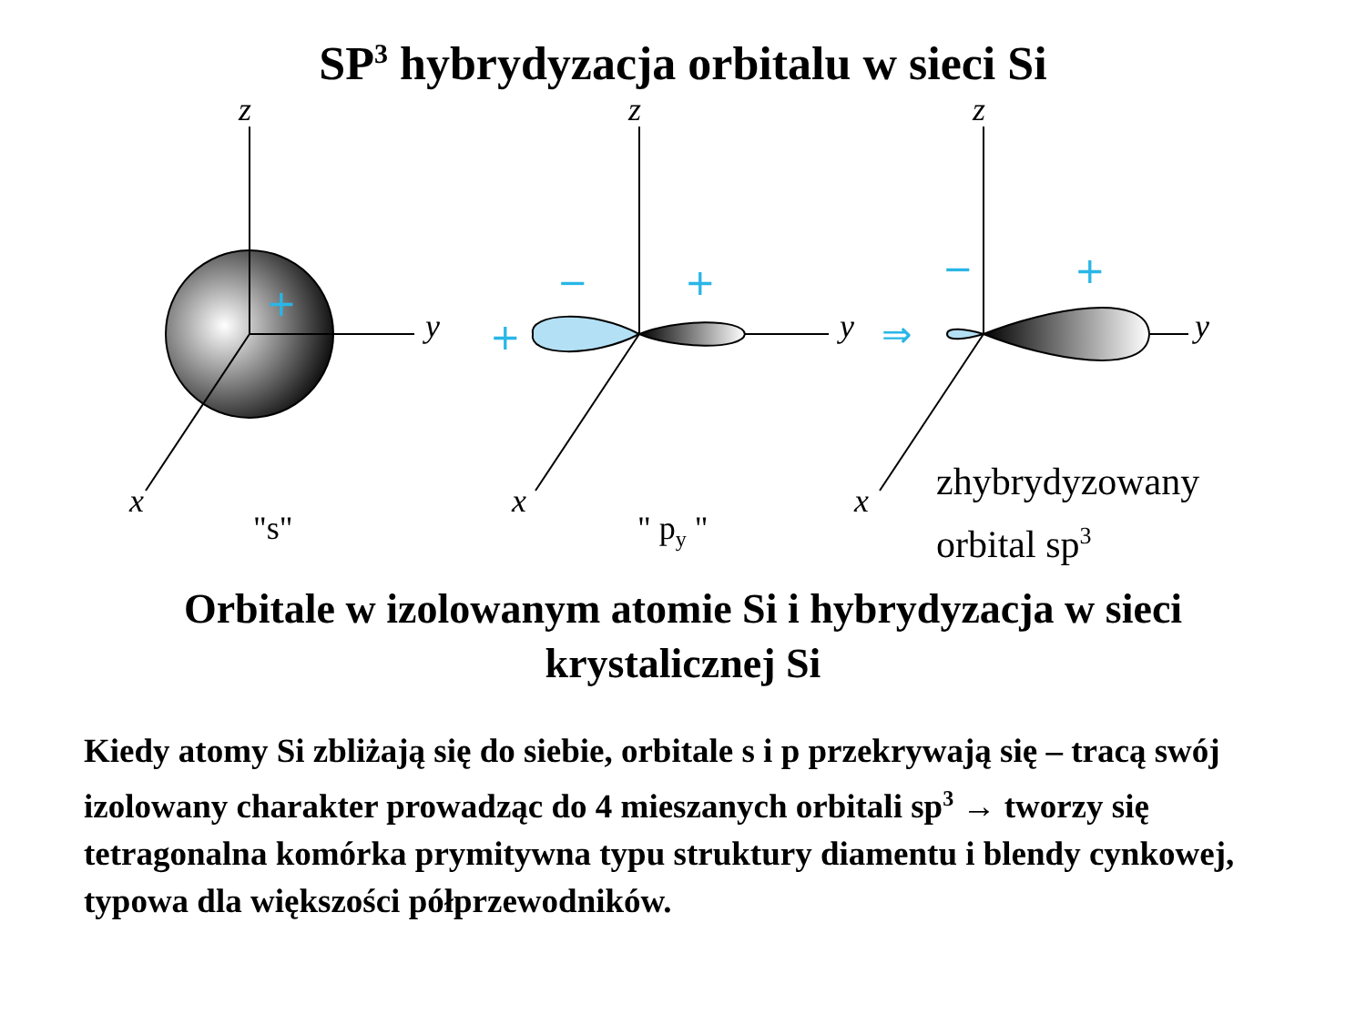SP<sup>3</sup> hybrydyzacja orbitalu w sieci Si
+
+
−
+
−
+
⇒
z z z
y y y
x x x
"s" " p<sub>y</sub> "
zhybrydyzowany
orbital sp<sup>3</sup>
Orbitale w izolowanym atomie Si i hybrydyzacja w sieci
krystalicznej Si
Kiedy atomy Si zbliżają się do siebie, orbitale s i p przekrywają się – tracą swój izolowany charakter prowadząc do 4 mieszanych orbitali sp<sup>3</sup> → tworzy się tetragonalna komórka prymitywna typu struktury diamentu i blendy cynkowej, typowa dla większości półprzewodników.